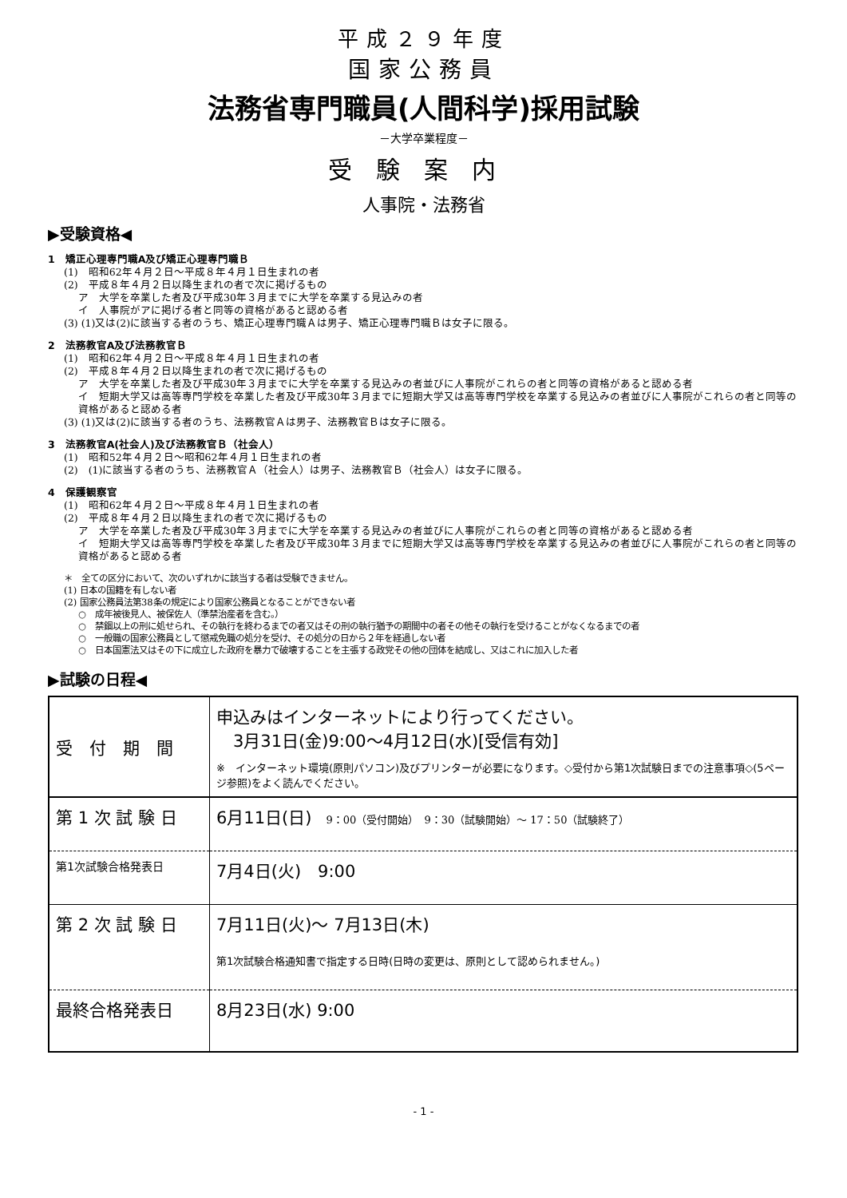平成２９年度
国家公務員
法務省専門職員(人間科学)採用試験
－大学卒業程度－
受験案内
人事院・法務省
▶受験資格◀
1　矯正心理専門職A及び矯正心理専門職Ｂ
(1)　昭和62年４月２日～平成８年４月１日生まれの者
(2)　平成８年４月２日以降生まれの者で次に掲げるもの
ア　大学を卒業した者及び平成30年３月までに大学を卒業する見込みの者
イ　人事院がアに掲げる者と同等の資格があると認める者
(3) (1)又は(2)に該当する者のうち、矯正心理専門職Ａは男子、矯正心理専門職Ｂは女子に限る。
2　法務教官A及び法務教官Ｂ
(1)　昭和62年４月２日～平成８年４月１日生まれの者
(2)　平成８年４月２日以降生まれの者で次に掲げるもの
ア　大学を卒業した者及び平成30年３月までに大学を卒業する見込みの者並びに人事院がこれらの者と同等の資格があると認める者
イ　短期大学又は高等専門学校を卒業した者及び平成30年３月までに短期大学又は高等専門学校を卒業する見込みの者並びに人事院がこれらの者と同等の資格があると認める者
(3) (1)又は(2)に該当する者のうち、法務教官Ａは男子、法務教官Ｂは女子に限る。
3　法務教官A(社会人)及び法務教官Ｂ（社会人）
(1)　昭和52年４月２日～昭和62年４月１日生まれの者
(2)　(1)に該当する者のうち、法務教官Ａ（社会人）は男子、法務教官Ｂ（社会人）は女子に限る。
4　保護観察官
(1)　昭和62年４月２日～平成８年４月１日生まれの者
(2)　平成８年４月２日以降生まれの者で次に掲げるもの
ア　大学を卒業した者及び平成30年３月までに大学を卒業する見込みの者並びに人事院がこれらの者と同等の資格があると認める者
イ　短期大学又は高等専門学校を卒業した者及び平成30年３月までに短期大学又は高等専門学校を卒業する見込みの者並びに人事院がこれらの者と同等の資格があると認める者
＊　全ての区分において、次のいずれかに該当する者は受験できません。
(1) 日本の国籍を有しない者
(2) 国家公務員法第38条の規定により国家公務員となることができない者
○　成年被後見人、被保佐人（準禁治産者を含む。）
○　禁錮以上の刑に処せられ、その執行を終わるまでの者又はその刑の執行猶予の期間中の者その他その執行を受けることがなくなるまでの者
○　一般職の国家公務員として懲戒免職の処分を受け、その処分の日から２年を経過しない者
○　日本国憲法又はその下に成立した政府を暴力で破壊することを主張する政党その他の団体を結成し、又はこれに加入した者
▶試験の日程◀
| 受 付 期 間 | 申込みはインターネットにより行ってください。 3月31日(金)9:00～4月12日(水)[受信有効] ※ インターネット環境(原則パソコン)及びプリンターが必要になります。◇受付から第1次試験日までの注意事項◇(5ページ参照)をよく読んでください。 |
| 第 1 次 試 験 日 | 6月11日(日) 9：00（受付開始） 9：30（試験開始）～ 17：50（試験終了） |
| 第1次試験合格発表日 | 7月4日(火) 9:00 |
| 第 2 次 試 験 日 | 7月11日(火)～ 7月13日(木) 第1次試験合格通知書で指定する日時(日時の変更は、原則として認められません。) |
| 最終合格発表日 | 8月23日(水) 9:00 |
- 1 -